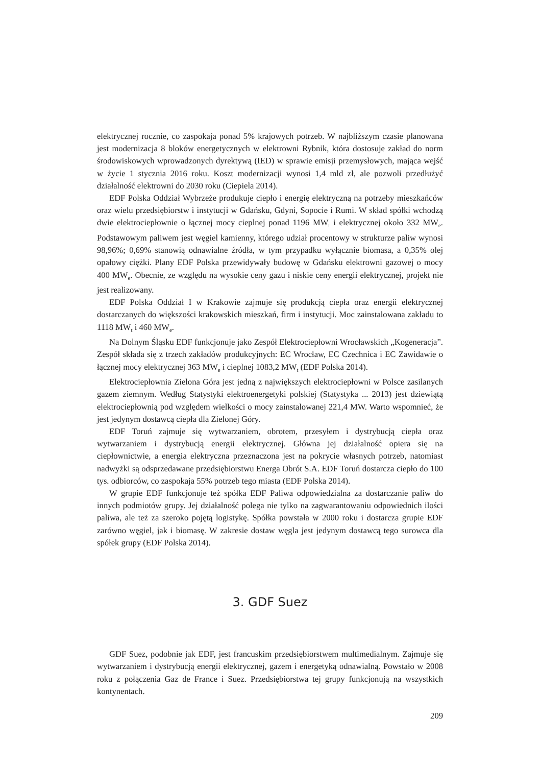elektrycznej rocznie, co zaspokaja ponad 5% krajowych potrzeb. W najbliższym czasie planowana jest modernizacja 8 bloków energetycznych w elektrowni Rybnik, która dostosuje zakład do norm środowiskowych wprowadzonych dyrektywą (IED) w sprawie emisji przemysłowych, mająca wejść w życie 1 stycznia 2016 roku. Koszt modernizacji wynosi 1,4 mld zł, ale pozwoli przedłużyć działalność elektrowni do 2030 roku (Ciepiela 2014).
EDF Polska Oddział Wybrzeże produkuje ciepło i energię elektryczną na potrzeby mieszkańców oraz wielu przedsiębiorstw i instytucji w Gdańsku, Gdyni, Sopocie i Rumi. W skład spółki wchodzą dwie elektrociepłownie o łącznej mocy cieplnej ponad 1196 MW<sub>t</sub> i elektrycznej około 332 MW<sub>e</sub>. Podstawowym paliwem jest węgiel kamienny, którego udział procentowy w strukturze paliw wynosi 98,96%; 0,69% stanowią odnawialne źródła, w tym przypadku wyłącznie biomasa, a 0,35% olej opałowy ciężki. Plany EDF Polska przewidywały budowę w Gdańsku elektrowni gazowej o mocy 400 MW<sub>e</sub>. Obecnie, ze względu na wysokie ceny gazu i niskie ceny energii elektrycznej, projekt nie jest realizowany.
EDF Polska Oddział I w Krakowie zajmuje się produkcją ciepła oraz energii elektrycznej dostarczanych do większości krakowskich mieszkań, firm i instytucji. Moc zainstalowana zakładu to 1118 MW<sub>t</sub> i 460 MW<sub>e</sub>.
Na Dolnym Śląsku EDF funkcjonuje jako Zespół Elektrociepłowni Wrocławskich „Kogeneracja”. Zespół składa się z trzech zakładów produkcyjnych: EC Wrocław, EC Czechnica i EC Zawidawie o łącznej mocy elektrycznej 363 MW<sub>e</sub> i cieplnej 1083,2 MW<sub>t</sub> (EDF Polska 2014).
Elektrociepłownia Zielona Góra jest jedną z największych elektrociepłowni w Polsce zasilanych gazem ziemnym. Według Statystyki elektroenergetyki polskiej (Statystyka ... 2013) jest dziewiątą elektrociepłownią pod względem wielkości o mocy zainstalowanej 221,4 MW. Warto wspomnieć, że jest jedynym dostawcą ciepła dla Zielonej Góry.
EDF Toruń zajmuje się wytwarzaniem, obrotem, przesyłem i dystrybucją ciepła oraz wytwarzaniem i dystrybucją energii elektrycznej. Główna jej działalność opiera się na ciepłownictwie, a energia elektryczna przeznaczona jest na pokrycie własnych potrzeb, natomiast nadwyżki są odsprzedawane przedsiębiorstwu Energa Obrót S.A. EDF Toruń dostarcza ciepło do 100 tys. odbiorców, co zaspokaja 55% potrzeb tego miasta (EDF Polska 2014).
W grupie EDF funkcjonuje też spółka EDF Paliwa odpowiedzialna za dostarczanie paliw do innych podmiotów grupy. Jej działalność polega nie tylko na zagwarantowaniu odpowiednich ilości paliwa, ale też za szeroko pojętą logistykę. Spółka powstała w 2000 roku i dostarcza grupie EDF zarówno węgiel, jak i biomasę. W zakresie dostaw węgla jest jedynym dostawcą tego surowca dla spółek grupy (EDF Polska 2014).
3. GDF Suez
GDF Suez, podobnie jak EDF, jest francuskim przedsiębiorstwem multimedialnym. Zajmuje się wytwarzaniem i dystrybucją energii elektrycznej, gazem i energetyką odnawialną. Powstało w 2008 roku z połączenia Gaz de France i Suez. Przedsiębiorstwa tej grupy funkcjonują na wszystkich kontynentach.
209